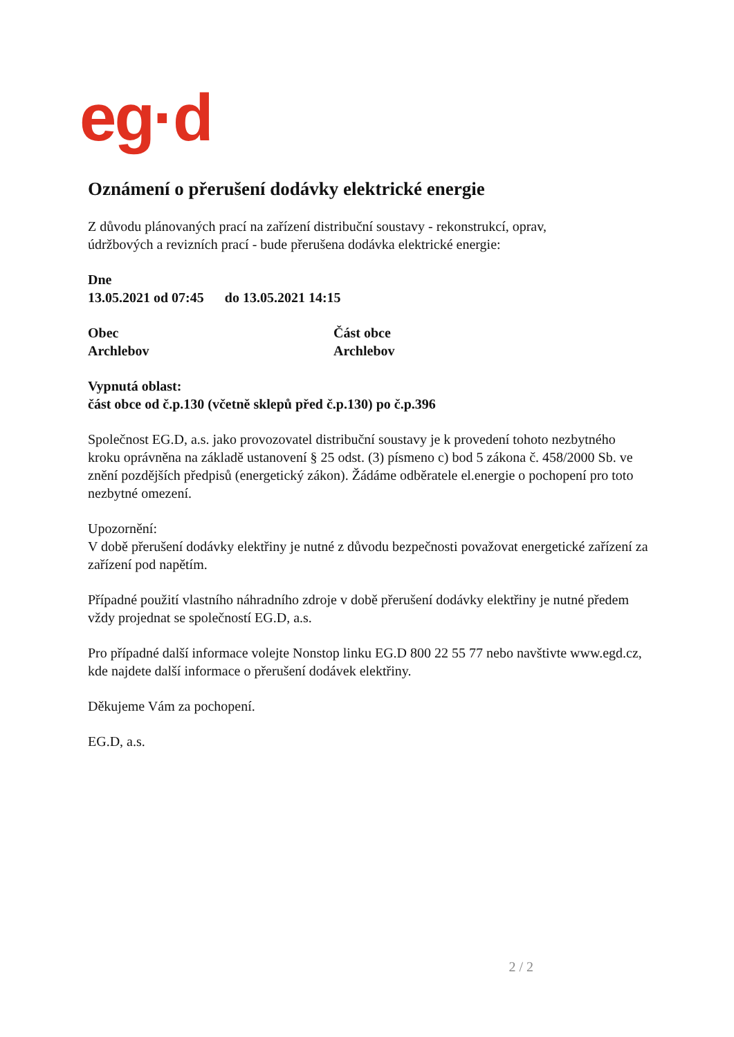eg·d
Oznámení o přerušení dodávky elektrické energie
Z důvodu plánovaných prací na zařízení distribuční soustavy - rekonstrukcí, oprav,
údržbových a revizních prací - bude přerušena dodávka elektrické energie:
Dne
13.05.2021 od 07:45 do 13.05.2021 14:15
Obec
Archlebov
Část obce
Archlebov
Vypnutá oblast:
část obce od č.p.130 (včetně sklepů před č.p.130) po č.p.396
Společnost EG.D, a.s. jako provozovatel distribuční soustavy je k provedení tohoto nezbytného kroku oprávněna na základě ustanovení § 25 odst. (3) písmeno c) bod 5 zákona č. 458/2000 Sb. ve znění pozdějších předpisů (energetický zákon). Žádáme odběratele el.energie o pochopení pro toto nezbytné omezení.
Upozornění:
V době přerušení dodávky elektřiny je nutné z důvodu bezpečnosti považovat energetické zařízení za zařízení pod napětím.
Případné použití vlastního náhradního zdroje v době přerušení dodávky elektřiny je nutné předem vždy projednat se společností EG.D, a.s.
Pro případné další informace volejte Nonstop linku EG.D 800 22 55 77 nebo navštivte www.egd.cz, kde najdete další informace o přerušení dodávek elektřiny.
Děkujeme Vám za pochopení.
EG.D, a.s.
2 / 2